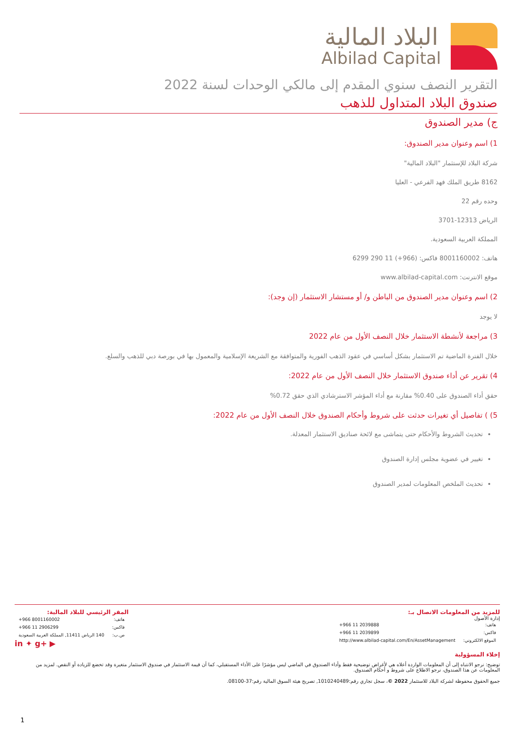البلاد المالية
Albilad Capital
التقرير النصف سنوي المقدم إلى مالكي الوحدات لسنة 2022
صندوق البلاد المتداول للذهب
ج) مدير الصندوق
1) اسم وعنوان مدير الصندوق:
شركة البلاد للإستثمار "البلاد المالية"
8162 طريق الملك فهد الفرعي - العليا
وحده رقم 22
الرياض 12313-3701
المملكة العربية السعودية.
هاتف: 8001160002 فاكس: (966+) 11 290 6299
موقع الانترنت: www.albilad-capital.com
2) اسم وعنوان مدير الصندوق من الباطن و/ أو مستشار الاستثمار (إن وجد):
لا يوجد
3) مراجعة لأنشطة الاستثمار خلال النصف الأول من عام 2022
خلال الفترة الماضية تم الاستثمار بشكل أساسي في عقود الذهب الفورية والمتوافقة مع الشريعة الإسلامية والمعمول بها في بورصة دبي للذهب والسلع.
4) تقرير عن أداء صندوق الاستثمار خلال النصف الأول من عام 2022:
حقق أداء الصندوق على 0.40% مقارنة مع أداء المؤشر الاسترشادي الذي حقق 0.72%
5) ) تفاصيل أي تغيرات حدثت على شروط وأحكام الصندوق خلال النصف الأول من عام 2022:
تحديث الشروط والأحكام حتى يتماشى مع لائحة صناديق الاستثمار المعدلة.
تغيير في عضوية مجلس إدارة الصندوق
تحديث الملخص المعلومات لمدير الصندوق
للمزيد من المعلومات الاتصال بـ:
إدارة الأصول
| هاتف: | +966 11 2039888 |
| فاكس: | +966 11 2039899 |
| الموقع الالكتروني: | http://www.albilad-capital.com/En/AssetManagement |
المقر الرئيسي للبلاد المالية:
| هاتف: | +966 8001160002 |
| فاكس: | +966 11 2906299 |
| ص.ب: | 140 الرياض 11411, المملكة العربية السعودية |
in ✦ g+ ▶
إخلاء المسؤولية
توضيح: نرجو الانتباه إلى أن المعلومات الواردة أعلاه هي لأغراض توضيحية فقط وأداء الصندوق في الماضي ليس مؤشرًا على الأداء المستقبلي، كما أن قيمة الاستثمار في صندوق الاستثمار متغيرة وقد تخضع للزيادة أو النقص. لمزيد من المعلومات عن هذا الصندوق، نرجو الاطلاع على شروط و أحكام الصندوق.
جميع الحقوق محفوظة لشركة البلاد للاستثمار 2022 ©، سجل تجاري رقم:1010240489, تصريح هيئة السوق المالية رقم:37-08100.
1